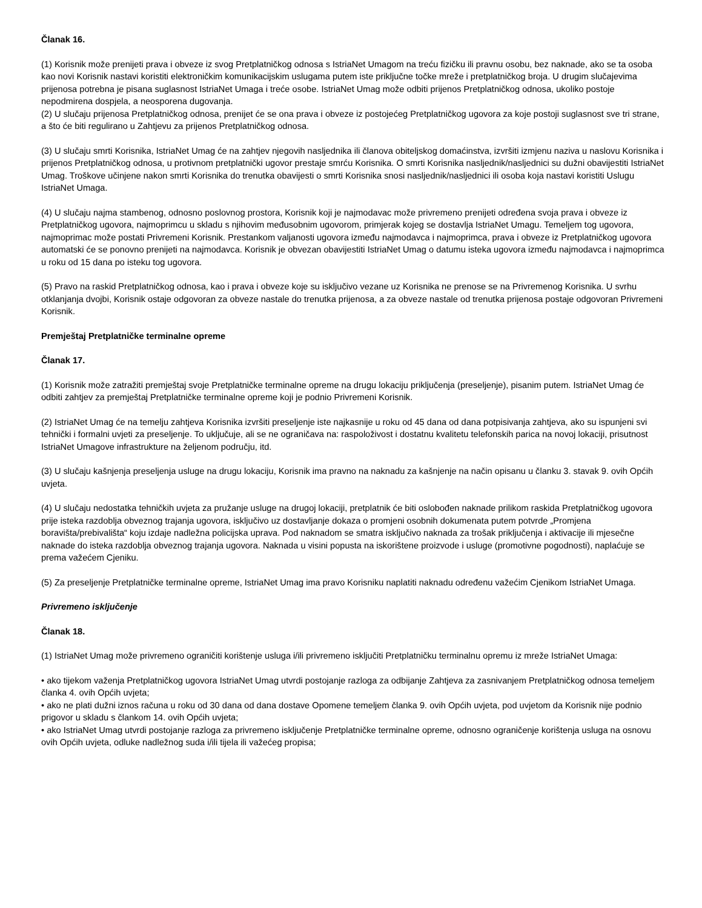Članak 16.
(1) Korisnik može prenijeti prava i obveze iz svog Pretplatničkog odnosa s IstriaNet Umagom na treću fizičku ili pravnu osobu, bez naknade, ako se ta osoba kao novi Korisnik nastavi koristiti elektroničkim komunikacijskim uslugama putem iste priključne točke mreže i pretplatničkog broja. U drugim slučajevima prijenosa potrebna je pisana suglasnost IstriaNet Umaga i treće osobe. IstriaNet Umag može odbiti prijenos Pretplatničkog odnosa, ukoliko postoje nepodmirena dospjela, a neosporena dugovanja.
(2) U slučaju prijenosa Pretplatničkog odnosa, prenijet će se ona prava i obveze iz postojećeg Pretplatničkog ugovora za koje postoji suglasnost sve tri strane, a što će biti regulirano u Zahtjevu za prijenos Pretplatničkog odnosa.
(3) U slučaju smrti Korisnika, IstriaNet Umag će na zahtjev njegovih nasljednika ili članova obiteljskog domaćinstva, izvršiti izmjenu naziva u naslovu Korisnika i prijenos Pretplatničkog odnosa, u protivnom pretplatnički ugovor prestaje smrću Korisnika. O smrti Korisnika nasljednik/nasljednici su dužni obavijestiti IstriaNet Umag. Troškove učinjene nakon smrti Korisnika do trenutka obavijesti o smrti Korisnika snosi nasljednik/nasljednici ili osoba koja nastavi koristiti Uslugu IstriaNet Umaga.
(4) U slučaju najma stambenog, odnosno poslovnog prostora, Korisnik koji je najmodavac može privremeno prenijeti određena svoja prava i obveze iz Pretplatničkog ugovora, najmoprimcu u skladu s njihovim međusobnim ugovorom, primjerak kojeg se dostavlja IstriaNet Umagu. Temeljem tog ugovora, najmoprimac može postati Privremeni Korisnik. Prestankom valjanosti ugovora između najmodavca i najmoprimca, prava i obveze iz Pretplatničkog ugovora automatski će se ponovno prenijeti na najmodavca. Korisnik je obvezan obavijestiti IstriaNet Umag o datumu isteka ugovora između najmodavca i najmoprimca u roku od 15 dana po isteku tog ugovora.
(5) Pravo na raskid Pretplatničkog odnosa, kao i prava i obveze koje su isključivo vezane uz Korisnika ne prenose se na Privremenog Korisnika. U svrhu otklanjanja dvojbi, Korisnik ostaje odgovoran za obveze nastale do trenutka prijenosa, a za obveze nastale od trenutka prijenosa postaje odgovoran Privremeni Korisnik.
Premještaj Pretplatničke terminalne opreme
Članak 17.
(1) Korisnik može zatražiti premještaj svoje Pretplatničke terminalne opreme na drugu lokaciju priključenja (preseljenje), pisanim putem. IstriaNet Umag će odbiti zahtjev za premještaj Pretplatničke terminalne opreme koji je podnio Privremeni Korisnik.
(2) IstriaNet Umag će na temelju zahtjeva Korisnika izvršiti preseljenje iste najkasnije u roku od 45 dana od dana potpisivanja zahtjeva, ako su ispunjeni svi tehnički i formalni uvjeti za preseljenje. To uključuje, ali se ne ograničava na: raspoloživost i dostatnu kvalitetu telefonskih parica na novoj lokaciji, prisutnost IstriaNet Umagove infrastrukture na željenom području, itd.
(3) U slučaju kašnjenja preseljenja usluge na drugu lokaciju, Korisnik ima pravno na naknadu za kašnjenje na način opisanu u članku 3. stavak 9. ovih Općih uvjeta.
(4) U slučaju nedostatka tehničkih uvjeta za pružanje usluge na drugoj lokaciji, pretplatnik će biti oslobođen naknade prilikom raskida Pretplatničkog ugovora prije isteka razdoblja obveznog trajanja ugovora, isključivo uz dostavljanje dokaza o promjeni osobnih dokumenata putem potvrde „Promjena boravišta/prebivališta“ koju izdaje nadležna policijska uprava. Pod naknadom se smatra isključivo naknada za trošak priključenja i aktivacije ili mjesečne naknade do isteka razdoblja obveznog trajanja ugovora. Naknada u visini popusta na iskorištene proizvode i usluge (promotivne pogodnosti), naplaćuje se prema važećem Cjeniku.
(5) Za preseljenje Pretplatničke terminalne opreme, IstriaNet Umag ima pravo Korisniku naplatiti naknadu određenu važećim Cjenikom IstriaNet Umaga.
Privremeno isključenje
Članak 18.
(1) IstriaNet Umag može privremeno ograničiti korištenje usluga i/ili privremeno isključiti Pretplatničku terminalnu opremu iz mreže IstriaNet Umaga:
• ako tijekom važenja Pretplatničkog ugovora IstriaNet Umag utvrdi postojanje razloga za odbijanje Zahtjeva za zasnivanjem Pretplatničkog odnosa temeljem članka 4. ovih Općih uvjeta;
• ako ne plati dužni iznos računa u roku od 30 dana od dana dostave Opomene temeljem članka 9. ovih Općih uvjeta, pod uvjetom da Korisnik nije podnio prigovor u skladu s člankom 14. ovih Općih uvjeta;
• ako IstriaNet Umag utvrdi postojanje razloga za privremeno isključenje Pretplatničke terminalne opreme, odnosno ograničenje korištenja usluga na osnovu ovih Općih uvjeta, odluke nadležnog suda i/ili tijela ili važećeg propisa;